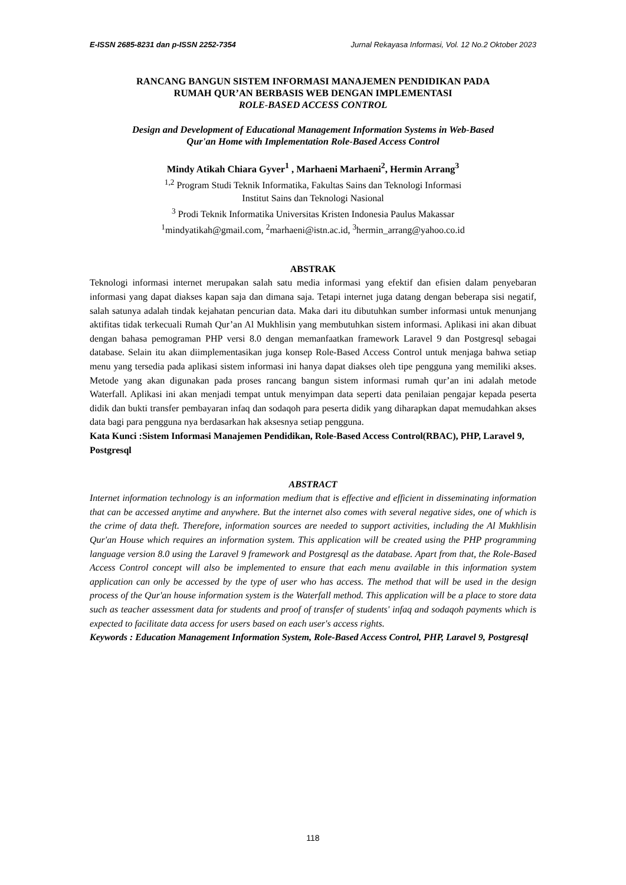E-ISSN 2685-8231 dan p-ISSN 2252-7354 Jurnal Rekayasa Informasi, Vol. 12 No.2 Oktober 2023
RANCANG BANGUN SISTEM INFORMASI MANAJEMEN PENDIDIKAN PADA
RUMAH QUR’AN BERBASIS WEB DENGAN IMPLEMENTASI
ROLE-BASED ACCESS CONTROL
Design and Development of Educational Management Information Systems in Web-Based
Qur'an Home with Implementation Role-Based Access Control
Mindy Atikah Chiara Gyver<sup>1</sup> , Marhaeni Marhaeni<sup>2</sup>, Hermin Arrang<sup>3</sup>
<sup>1,2</sup> Program Studi Teknik Informatika, Fakultas Sains dan Teknologi Informasi
Institut Sains dan Teknologi Nasional
<sup>3</sup> Prodi Teknik Informatika Universitas Kristen Indonesia Paulus Makassar
<sup>1</sup> mindyatikah@gmail.com, <sup>2</sup>marhaeni@istn.ac.id, <sup>3</sup>hermin_arrang@yahoo.co.id
ABSTRAK
Teknologi informasi internet merupakan salah satu media informasi yang efektif dan efisien dalam penyebaran informasi yang dapat diakses kapan saja dan dimana saja. Tetapi internet juga datang dengan beberapa sisi negatif, salah satunya adalah tindak kejahatan pencurian data. Maka dari itu dibutuhkan sumber informasi untuk menunjang aktifitas tidak terkecuali Rumah Qur’an Al Mukhlisin yang membutuhkan sistem informasi. Aplikasi ini akan dibuat dengan bahasa pemograman PHP versi 8.0 dengan memanfaatkan framework Laravel 9 dan Postgresql sebagai database. Selain itu akan diimplementasikan juga konsep Role-Based Access Control untuk menjaga bahwa setiap menu yang tersedia pada aplikasi sistem informasi ini hanya dapat diakses oleh tipe pengguna yang memiliki akses. Metode yang akan digunakan pada proses rancang bangun sistem informasi rumah qur’an ini adalah metode Waterfall. Aplikasi ini akan menjadi tempat untuk menyimpan data seperti data penilaian pengajar kepada peserta didik dan bukti transfer pembayaran infaq dan sodaqoh para peserta didik yang diharapkan dapat memudahkan akses data bagi para pengguna nya berdasarkan hak aksesnya setiap pengguna.
Kata Kunci :Sistem Informasi Manajemen Pendidikan, Role-Based Access Control(RBAC), PHP, Laravel 9, Postgresql
ABSTRACT
Internet information technology is an information medium that is effective and efficient in disseminating information that can be accessed anytime and anywhere. But the internet also comes with several negative sides, one of which is the crime of data theft. Therefore, information sources are needed to support activities, including the Al Mukhlisin Qur'an House which requires an information system. This application will be created using the PHP programming language version 8.0 using the Laravel 9 framework and Postgresql as the database. Apart from that, the Role-Based Access Control concept will also be implemented to ensure that each menu available in this information system application can only be accessed by the type of user who has access. The method that will be used in the design process of the Qur'an house information system is the Waterfall method. This application will be a place to store data such as teacher assessment data for students and proof of transfer of students' infaq and sodaqoh payments which is expected to facilitate data access for users based on each user's access rights.
Keywords : Education Management Information System, Role-Based Access Control, PHP, Laravel 9, Postgresql
118